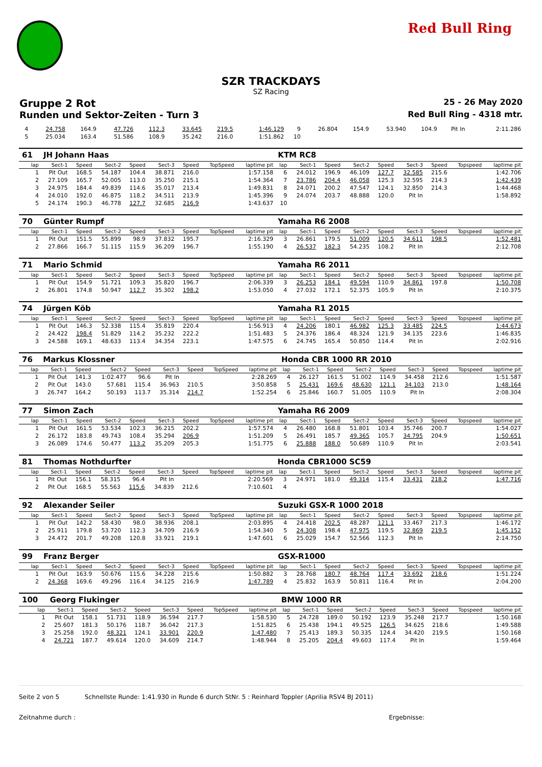Red Bull Ring
SZR TRACKDAYS
SZ Racing
Gruppe 2 Rot 25 - 26 May 2020
Runden und Sektor-Zeiten - Turn 3 Red Bull Ring - 4318 mtr.
| 4 | 24.758 | 164.9 | 47.726 | 112.3 | 33.645 | 219.5 | | 1:46.129 | 9 | 26.804 | 154.9 | 53.940 | 104.9 | Pit In | | | 2:11.286 |
| 5 | 25.034 | 163.4 | 51.586 | 108.9 | 35.242 | 216.0 | | 1:51.862 | 10 | | | | | | | | |
| 61 | JH Johann Haas | | | | | | | | KTM RC8 | | | | | | | | |
| lap | Sect-1 | Speed | Sect-2 | Speed | Sect-3 | Speed | TopSpeed | laptime pit | lap | Sect-1 | Speed | Sect-2 | Speed | Sect-3 | Speed | Topspeed | laptime pit |
| 1 | Pit Out | 168.5 | 54.187 | 104.4 | 38.871 | 216.0 | | 1:57.158 | 6 | 24.012 | 196.9 | 46.109 | 127.7 | 32.585 | 215.6 | | 1:42.706 |
| 2 | 27.109 | 165.7 | 52.005 | 113.0 | 35.250 | 215.1 | | 1:54.364 | 7 | 23.786 | 204.4 | 46.058 | 125.3 | 32.595 | 214.3 | | 1:42.439 |
| 3 | 24.975 | 184.4 | 49.839 | 114.6 | 35.017 | 213.4 | | 1:49.831 | 8 | 24.071 | 200.2 | 47.547 | 124.1 | 32.850 | 214.3 | | 1:44.468 |
| 4 | 24.010 | 192.0 | 46.875 | 118.2 | 34.511 | 213.9 | | 1:45.396 | 9 | 24.074 | 203.7 | 48.888 | 120.0 | Pit In | | | 1:58.892 |
| 5 | 24.174 | 190.3 | 46.778 | 127.7 | 32.685 | 216.9 | | 1:43.637 | 10 | | | | | | | | |
| 70 | Günter Rumpf | | | | | | | | Yamaha R6 2008 | | | | | | | | |
| lap | Sect-1 | Speed | Sect-2 | Speed | Sect-3 | Speed | TopSpeed | laptime pit | lap | Sect-1 | Speed | Sect-2 | Speed | Sect-3 | Speed | Topspeed | laptime pit |
| 1 | Pit Out | 151.5 | 55.899 | 98.9 | 37.832 | 195.7 | | 2:16.329 | 3 | 26.861 | 179.5 | 51.009 | 120.5 | 34.611 | 198.5 | | 1:52.481 |
| 2 | 27.866 | 166.7 | 51.115 | 115.9 | 36.209 | 196.7 | | 1:55.190 | 4 | 26.537 | 182.3 | 54.235 | 108.2 | Pit In | | | 2:12.708 |
| 71 | Mario Schmid | | | | | | | | Yamaha R6 2011 | | | | | | | | |
| lap | Sect-1 | Speed | Sect-2 | Speed | Sect-3 | Speed | TopSpeed | laptime pit | lap | Sect-1 | Speed | Sect-2 | Speed | Sect-3 | Speed | Topspeed | laptime pit |
| 1 | Pit Out | 154.9 | 51.721 | 109.3 | 35.820 | 196.7 | | 2:06.339 | 3 | 26.253 | 184.1 | 49.594 | 110.9 | 34.861 | 197.8 | | 1:50.708 |
| 2 | 26.801 | 174.8 | 50.947 | 112.7 | 35.302 | 198.2 | | 1:53.050 | 4 | 27.032 | 172.1 | 52.375 | 105.9 | Pit In | | | 2:10.375 |
| 74 | Jürgen Köb | | | | | | | | Yamaha R1 2015 | | | | | | | | |
| lap | Sect-1 | Speed | Sect-2 | Speed | Sect-3 | Speed | TopSpeed | laptime pit | lap | Sect-1 | Speed | Sect-2 | Speed | Sect-3 | Speed | Topspeed | laptime pit |
| 1 | Pit Out | 146.3 | 52.338 | 115.4 | 35.819 | 220.4 | | 1:56.913 | 4 | 24.206 | 180.1 | 46.982 | 125.3 | 33.485 | 224.5 | | 1:44.673 |
| 2 | 24.422 | 198.4 | 51.829 | 114.2 | 35.232 | 222.2 | | 1:51.483 | 5 | 24.376 | 186.4 | 48.324 | 121.9 | 34.135 | 223.6 | | 1:46.835 |
| 3 | 24.588 | 169.1 | 48.633 | 113.4 | 34.354 | 223.1 | | 1:47.575 | 6 | 24.745 | 165.4 | 50.850 | 114.4 | Pit In | | | 2:02.916 |
| 76 | Markus Klossner | | | | | | | | Honda CBR 1000 RR 2010 | | | | | | | | |
| lap | Sect-1 | Speed | Sect-2 | Speed | Sect-3 | Speed | TopSpeed | laptime pit | lap | Sect-1 | Speed | Sect-2 | Speed | Sect-3 | Speed | Topspeed | laptime pit |
| 1 | Pit Out | 141.3 | 1:02.477 | 96.6 | Pit In | | | 2:28.269 | 4 | 26.127 | 161.5 | 51.002 | 114.9 | 34.458 | 212.6 | | 1:51.587 |
| 2 | Pit Out | 143.0 | 57.681 | 115.4 | 36.963 | 210.5 | | 3:50.858 | 5 | 25.431 | 169.6 | 48.630 | 121.1 | 34.103 | 213.0 | | 1:48.164 |
| 3 | 26.747 | 164.2 | 50.193 | 113.7 | 35.314 | 214.7 | | 1:52.254 | 6 | 25.846 | 160.7 | 51.005 | 110.9 | Pit In | | | 2:08.304 |
| 77 | Simon Zach | | | | | | | | Yamaha R6 2009 | | | | | | | | |
| lap | Sect-1 | Speed | Sect-2 | Speed | Sect-3 | Speed | TopSpeed | laptime pit | lap | Sect-1 | Speed | Sect-2 | Speed | Sect-3 | Speed | Topspeed | laptime pit |
| 1 | Pit Out | 161.5 | 53.534 | 102.3 | 36.215 | 202.2 | | 1:57.574 | 4 | 26.480 | 168.8 | 51.801 | 103.4 | 35.746 | 200.7 | | 1:54.027 |
| 2 | 26.172 | 183.8 | 49.743 | 108.4 | 35.294 | 206.9 | | 1:51.209 | 5 | 26.491 | 185.7 | 49.365 | 105.7 | 34.795 | 204.9 | | 1:50.651 |
| 3 | 26.089 | 174.6 | 50.477 | 113.2 | 35.209 | 205.3 | | 1:51.775 | 6 | 25.888 | 188.0 | 50.689 | 110.9 | Pit In | | | 2:03.541 |
| 81 | Thomas Nothdurfter | | | | | | | | Honda CBR1000 SC59 | | | | | | | | |
| lap | Sect-1 | Speed | Sect-2 | Speed | Sect-3 | Speed | TopSpeed | laptime pit | lap | Sect-1 | Speed | Sect-2 | Speed | Sect-3 | Speed | Topspeed | laptime pit |
| 1 | Pit Out | 156.1 | 58.315 | 96.4 | Pit In | | | 2:20.569 | 3 | 24.971 | 181.0 | 49.314 | 115.4 | 33.431 | 218.2 | | 1:47.716 |
| 2 | Pit Out | 168.5 | 55.563 | 115.6 | 34.839 | 212.6 | | 7:10.601 | 4 | | | | | | | | |
| 92 | Alexander Seiler | | | | | | | | Suzuki GSX-R 1000 2018 | | | | | | | | |
| lap | Sect-1 | Speed | Sect-2 | Speed | Sect-3 | Speed | TopSpeed | laptime pit | lap | Sect-1 | Speed | Sect-2 | Speed | Sect-3 | Speed | Topspeed | laptime pit |
| 1 | Pit Out | 142.2 | 58.430 | 98.0 | 38.936 | 208.1 | | 2:03.895 | 4 | 24.418 | 202.5 | 48.287 | 121.1 | 33.467 | 217.3 | | 1:46.172 |
| 2 | 25.911 | 179.8 | 53.720 | 112.3 | 34.709 | 216.9 | | 1:54.340 | 5 | 24.308 | 198.4 | 47.975 | 119.5 | 32.869 | 219.5 | | 1:45.152 |
| 3 | 24.472 | 201.7 | 49.208 | 120.8 | 33.921 | 219.1 | | 1:47.601 | 6 | 25.029 | 154.7 | 52.566 | 112.3 | Pit In | | | 2:14.750 |
| 99 | Franz Berger | | | | | | | | GSX-R1000 | | | | | | | | |
| lap | Sect-1 | Speed | Sect-2 | Speed | Sect-3 | Speed | TopSpeed | laptime pit | lap | Sect-1 | Speed | Sect-2 | Speed | Sect-3 | Speed | Topspeed | laptime pit |
| 1 | Pit Out | 163.9 | 50.676 | 115.6 | 34.228 | 215.6 | | 1:50.882 | 3 | 28.768 | 180.7 | 48.764 | 117.4 | 33.692 | 218.6 | | 1:51.224 |
| 2 | 24.368 | 169.6 | 49.296 | 116.4 | 34.125 | 216.9 | | 1:47.789 | 4 | 25.832 | 163.9 | 50.811 | 116.4 | Pit In | | | 2:04.200 |
| 100 | Georg Flukinger | | | | | | | | BMW 1000 RR | | | | | | | | |
| lap | Sect-1 | Speed | Sect-2 | Speed | Sect-3 | Speed | TopSpeed | laptime pit | lap | Sect-1 | Speed | Sect-2 | Speed | Sect-3 | Speed | Topspeed | laptime pit |
| 1 | Pit Out | 158.1 | 51.731 | 118.9 | 36.594 | 217.7 | | 1:58.530 | 5 | 24.728 | 189.0 | 50.192 | 123.9 | 35.248 | 217.7 | | 1:50.168 |
| 2 | 25.607 | 181.3 | 50.176 | 118.7 | 36.042 | 217.3 | | 1:51.825 | 6 | 25.438 | 194.1 | 49.525 | 126.5 | 34.625 | 218.6 | | 1:49.588 |
| 3 | 25.258 | 192.0 | 48.321 | 124.1 | 33.901 | 220.9 | | 1:47.480 | 7 | 25.413 | 189.3 | 50.335 | 124.4 | 34.420 | 219.5 | | 1:50.168 |
| 4 | 24.721 | 187.7 | 49.614 | 120.0 | 34.609 | 214.7 | | 1:48.944 | 8 | 25.205 | 204.4 | 49.603 | 117.4 | Pit In | | | 1:59.464 |
Seite 2 von 5 Schnellste Runde: 1:41.930 in Runde 6 durch StNr. 5 : Reinhard Toppler (Aprilia RSV4 BJ 2011)
Zeitnahme durch : Ergebnisse: